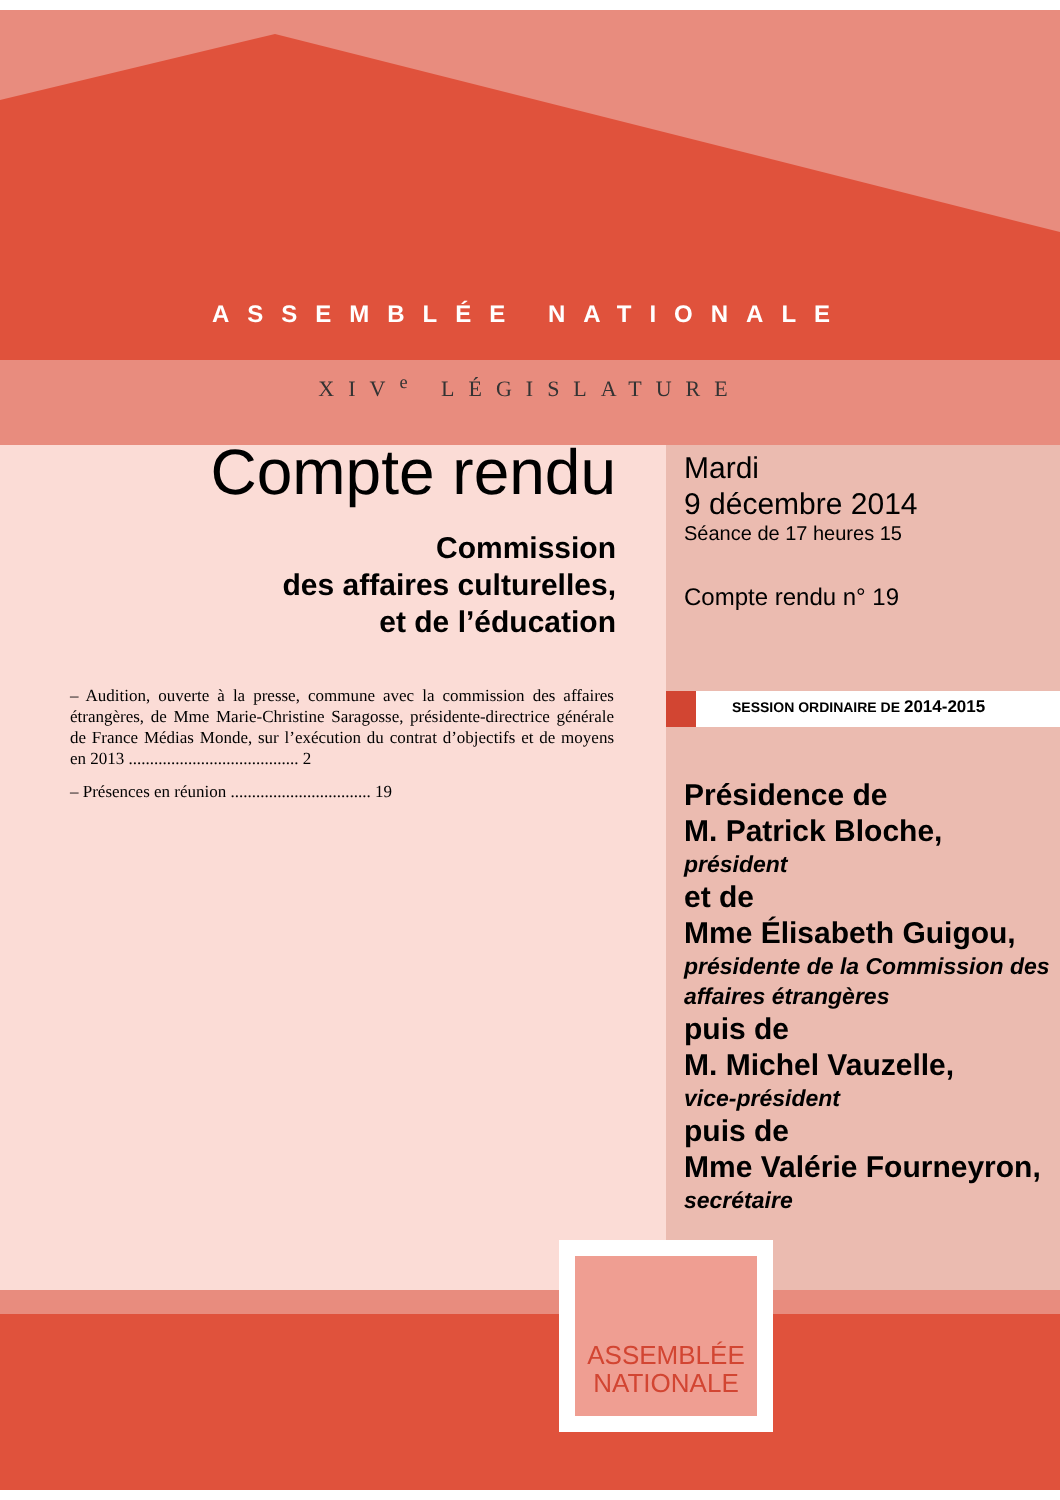ASSEMBLÉE NATIONALE
XIV<sup>e</sup> LÉGISLATURE
Compte rendu
Commission
des affaires culturelles,
et de l’éducation
– Audition, ouverte à la presse, commune avec la commission des affaires étrangères, de Mme Marie-Christine Saragosse, présidente-directrice générale de France Médias Monde, sur l’exécution du contrat d’objectifs et de moyens en 2013 ........................................ 2
– Présences en réunion ................................. 19
Mardi
9 décembre 2014
Séance de 17 heures 15
Compte rendu n° 19
SESSION ORDINAIRE DE 2014-2015
Présidence de
M. Patrick Bloche,
président
et de
Mme Élisabeth Guigou,
présidente de la Commission des affaires étrangères
puis de
M. Michel Vauzelle,
vice-président
puis de
Mme Valérie Fourneyron,
secrétaire
ASSEMBLÉE
NATIONALE